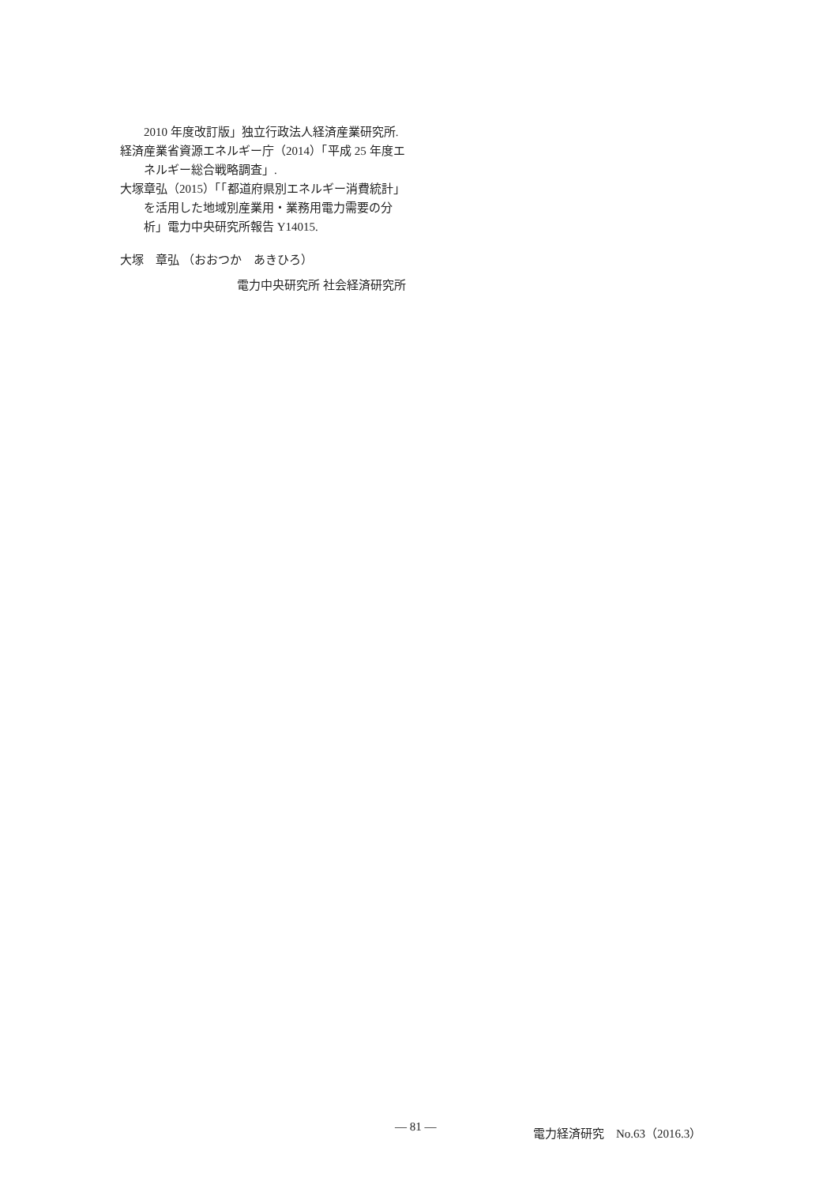2010 年度改訂版」独立行政法人経済産業研究所.
経済産業省資源エネルギー庁（2014）「平成 25 年度エネルギー総合戦略調査」.
大塚章弘（2015）「「都道府県別エネルギー消費統計」を活用した地域別産業用・業務用電力需要の分析」電力中央研究所報告 Y14015.
大塚　章弘 （おおつか　あきひろ）
電力中央研究所 社会経済研究所
— 81 — 電力経済研究　No.63（2016.3）